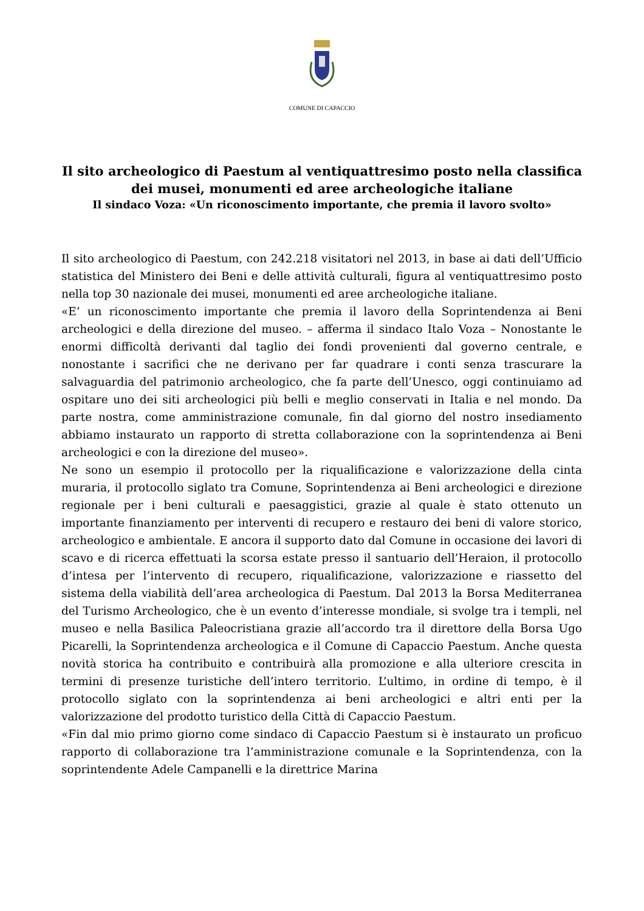COMUNE DI CAPACCIO
Il sito archeologico di Paestum al ventiquattresimo posto nella classifica dei musei, monumenti ed aree archeologiche italiane
Il sindaco Voza: «Un riconoscimento importante, che premia il lavoro svolto»
Il sito archeologico di Paestum, con 242.218 visitatori nel 2013, in base ai dati dell’Ufficio statistica del Ministero dei Beni e delle attività culturali, figura al ventiquattresimo posto nella top 30 nazionale dei musei, monumenti ed aree archeologiche italiane.
«E’ un riconoscimento importante che premia il lavoro della Soprintendenza ai Beni archeologici e della direzione del museo. – afferma il sindaco Italo Voza – Nonostante le enormi difficoltà derivanti dal taglio dei fondi provenienti dal governo centrale, e nonostante i sacrifici che ne derivano per far quadrare i conti senza trascurare la salvaguardia del patrimonio archeologico, che fa parte dell’Unesco, oggi continuiamo ad ospitare uno dei siti archeologici più belli e meglio conservati in Italia e nel mondo. Da parte nostra, come amministrazione comunale, fin dal giorno del nostro insediamento abbiamo instaurato un rapporto di stretta collaborazione con la soprintendenza ai Beni archeologici e con la direzione del museo».
Ne sono un esempio il protocollo per la riqualificazione e valorizzazione della cinta muraria, il protocollo siglato tra Comune, Soprintendenza ai Beni archeologici e direzione regionale per i beni culturali e paesaggistici, grazie al quale è stato ottenuto un importante finanziamento per interventi di recupero e restauro dei beni di valore storico, archeologico e ambientale. E ancora il supporto dato dal Comune in occasione dei lavori di scavo e di ricerca effettuati la scorsa estate presso il santuario dell’Heraion, il protocollo d’intesa per l’intervento di recupero, riqualificazione, valorizzazione e riassetto del sistema della viabilità dell’area archeologica di Paestum. Dal 2013 la Borsa Mediterranea del Turismo Archeologico, che è un evento d’interesse mondiale, si svolge tra i templi, nel museo e nella Basilica Paleocristiana grazie all’accordo tra il direttore della Borsa Ugo Picarelli, la Soprintendenza archeologica e il Comune di Capaccio Paestum. Anche questa novità storica ha contribuito e contribuirà alla promozione e alla ulteriore crescita in termini di presenze turistiche dell’intero territorio. L’ultimo, in ordine di tempo, è il protocollo siglato con la soprintendenza ai beni archeologici e altri enti per la valorizzazione del prodotto turistico della Città di Capaccio Paestum.
«Fin dal mio primo giorno come sindaco di Capaccio Paestum si è instaurato un proficuo rapporto di collaborazione tra l’amministrazione comunale e la Soprintendenza, con la soprintendente Adele Campanelli e la direttrice Marina